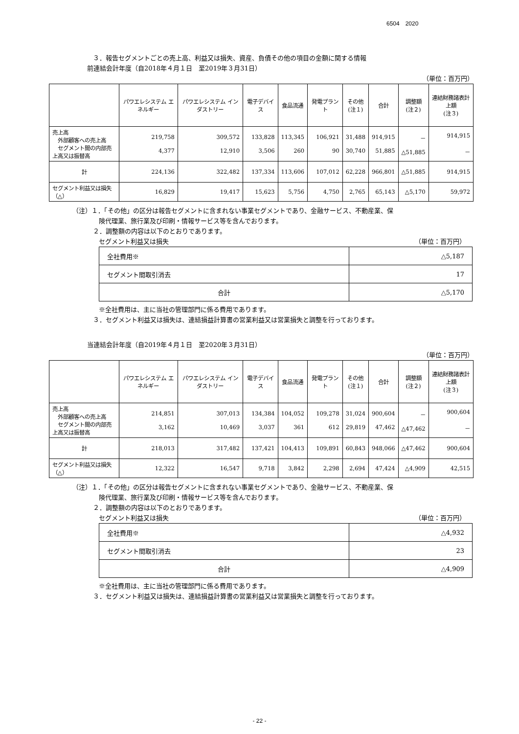6504　2020
３．報告セグメントごとの売上高、利益又は損失、資産、負債その他の項目の金額に関する情報
前連結会計年度（自2018年４月１日　至2019年３月31日）
（単位：百万円）
| | パワエレシステム エネルギー | パワエレシステム インダストリー | 電子デバイス | 食品流通 | 発電プラント | その他 (注１) | 合計 | 調整額 (注２) | 連結財務諸表計上額 (注３) |
| --- | --- | --- | --- | --- | --- | --- | --- | --- | --- |
| 売上高 外部顧客への売上高 セグメント間の内部売上高又は振替高 | 219,758 4,377 | 309,572 12,910 | 133,828 3,506 | 113,345 260 | 106,921 90 | 31,488 30,740 | 914,915 51,885 | － △51,885 | 914,915 － |
| 計 | 224,136 | 322,482 | 137,334 | 113,606 | 107,012 | 62,228 | 966,801 | △51,885 | 914,915 |
| セグメント利益又は損失（△） | 16,829 | 19,417 | 15,623 | 5,756 | 4,750 | 2,765 | 65,143 | △5,170 | 59,972 |
（注）１．「その他」の区分は報告セグメントに含まれない事業セグメントであり、金融サービス、不動産業、保
険代理業、旅行業及び印刷・情報サービス等を含んでおります。
２．調整額の内容は以下のとおりであります。
セグメント利益又は損失 （単位：百万円）
| 全社費用※ | △5,187 |
| セグメント間取引消去 | 17 |
| 合計 | △5,170 |
※全社費用は、主に当社の管理部門に係る費用であります。
３．セグメント利益又は損失は、連結損益計算書の営業利益又は営業損失と調整を行っております。
当連結会計年度（自2019年４月１日　至2020年３月31日）
（単位：百万円）
| | パワエレシステム エネルギー | パワエレシステム インダストリー | 電子デバイス | 食品流通 | 発電プラント | その他 (注１) | 合計 | 調整額 (注２) | 連結財務諸表計上額 (注３) |
| --- | --- | --- | --- | --- | --- | --- | --- | --- | --- |
| 売上高 外部顧客への売上高 セグメント間の内部売上高又は振替高 | 214,851 3,162 | 307,013 10,469 | 134,384 3,037 | 104,052 361 | 109,278 612 | 31,024 29,819 | 900,604 47,462 | － △47,462 | 900,604 － |
| 計 | 218,013 | 317,482 | 137,421 | 104,413 | 109,891 | 60,843 | 948,066 | △47,462 | 900,604 |
| セグメント利益又は損失（△） | 12,322 | 16,547 | 9,718 | 3,842 | 2,298 | 2,694 | 47,424 | △4,909 | 42,515 |
（注）１．「その他」の区分は報告セグメントに含まれない事業セグメントであり、金融サービス、不動産業、保
険代理業、旅行業及び印刷・情報サービス等を含んでおります。
２．調整額の内容は以下のとおりであります。
セグメント利益又は損失 （単位：百万円）
| 全社費用※ | △4,932 |
| セグメント間取引消去 | 23 |
| 合計 | △4,909 |
※全社費用は、主に当社の管理部門に係る費用であります。
３．セグメント利益又は損失は、連結損益計算書の営業利益又は営業損失と調整を行っております。
- 22 -